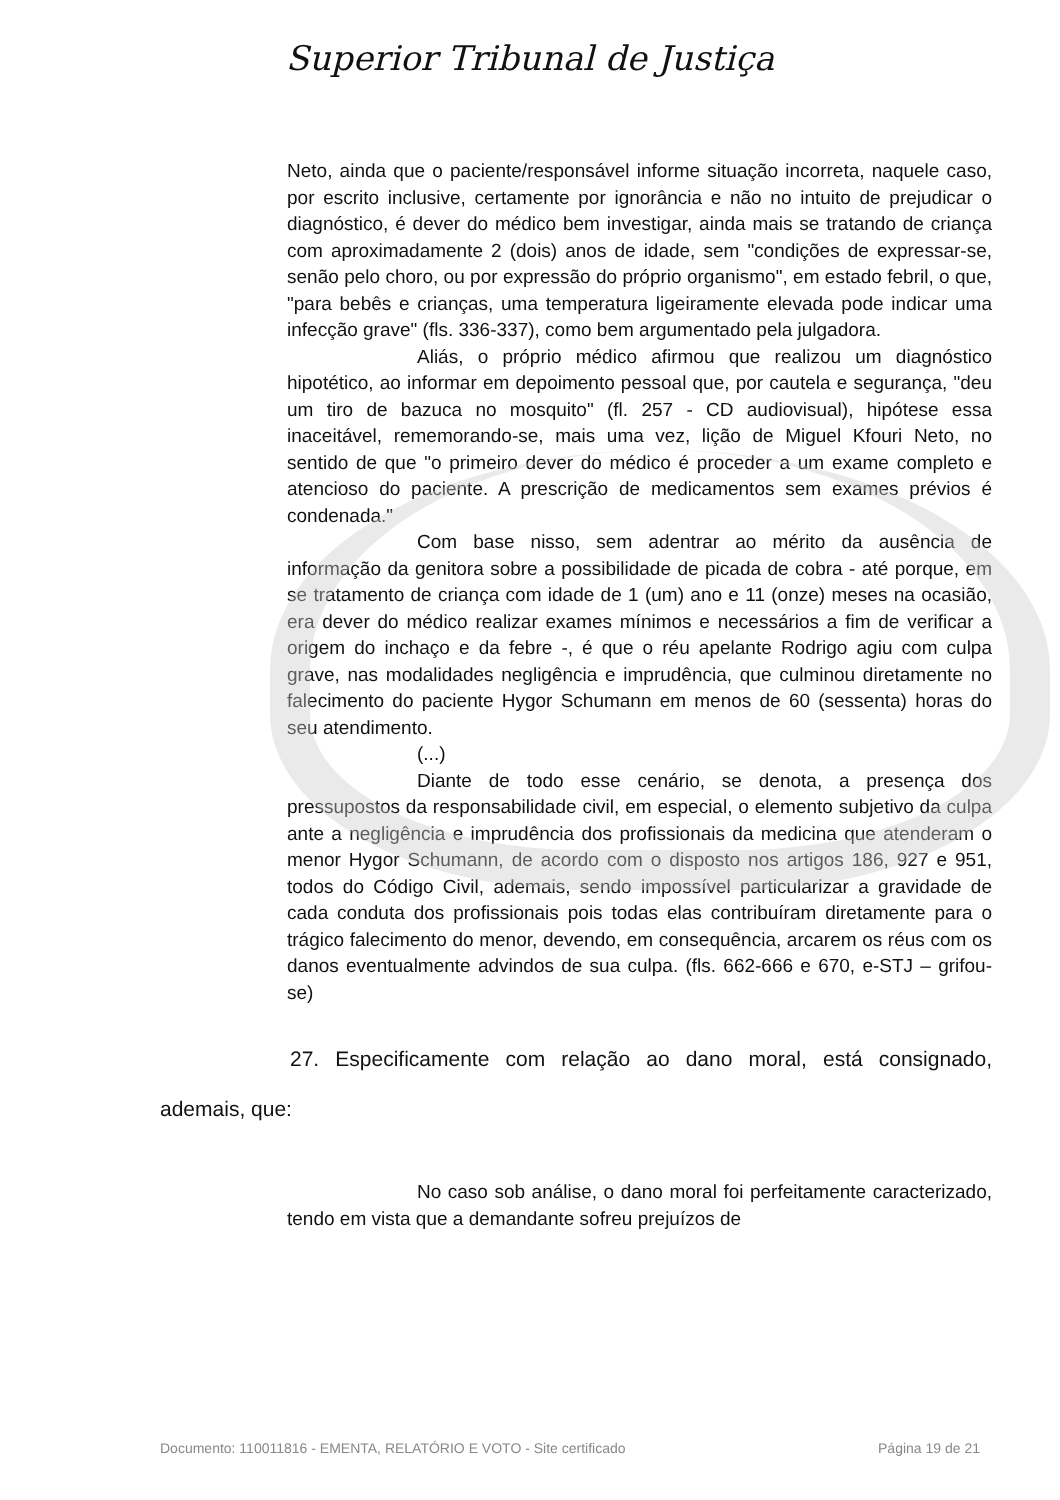Superior Tribunal de Justiça
Neto, ainda que o paciente/responsável informe situação incorreta, naquele caso, por escrito inclusive, certamente por ignorância e não no intuito de prejudicar o diagnóstico, é dever do médico bem investigar, ainda mais se tratando de criança com aproximadamente 2 (dois) anos de idade, sem "condições de expressar-se, senão pelo choro, ou por expressão do próprio organismo", em estado febril, o que, "para bebês e crianças, uma temperatura ligeiramente elevada pode indicar uma infecção grave" (fls. 336-337), como bem argumentado pela julgadora.
Aliás, o próprio médico afirmou que realizou um diagnóstico hipotético, ao informar em depoimento pessoal que, por cautela e segurança, "deu um tiro de bazuca no mosquito" (fl. 257 - CD audiovisual), hipótese essa inaceitável, rememorando-se, mais uma vez, lição de Miguel Kfouri Neto, no sentido de que "o primeiro dever do médico é proceder a um exame completo e atencioso do paciente. A prescrição de medicamentos sem exames prévios é condenada."
Com base nisso, sem adentrar ao mérito da ausência de informação da genitora sobre a possibilidade de picada de cobra - até porque, em se tratamento de criança com idade de 1 (um) ano e 11 (onze) meses na ocasião, era dever do médico realizar exames mínimos e necessários a fim de verificar a origem do inchaço e da febre -, é que o réu apelante Rodrigo agiu com culpa grave, nas modalidades negligência e imprudência, que culminou diretamente no falecimento do paciente Hygor Schumann em menos de 60 (sessenta) horas do seu atendimento.
(...)
Diante de todo esse cenário, se denota, a presença dos pressupostos da responsabilidade civil, em especial, o elemento subjetivo da culpa ante a negligência e imprudência dos profissionais da medicina que atenderam o menor Hygor Schumann, de acordo com o disposto nos artigos 186, 927 e 951, todos do Código Civil, ademais, sendo impossível particularizar a gravidade de cada conduta dos profissionais pois todas elas contribuíram diretamente para o trágico falecimento do menor, devendo, em consequência, arcarem os réus com os danos eventualmente advindos de sua culpa. (fls. 662-666 e 670, e-STJ – grifou-se)
27. Especificamente com relação ao dano moral, está consignado, ademais, que:
No caso sob análise, o dano moral foi perfeitamente caracterizado, tendo em vista que a demandante sofreu prejuízos de
Documento: 110011816 - EMENTA, RELATÓRIO E VOTO - Site certificado Página 19 de 21